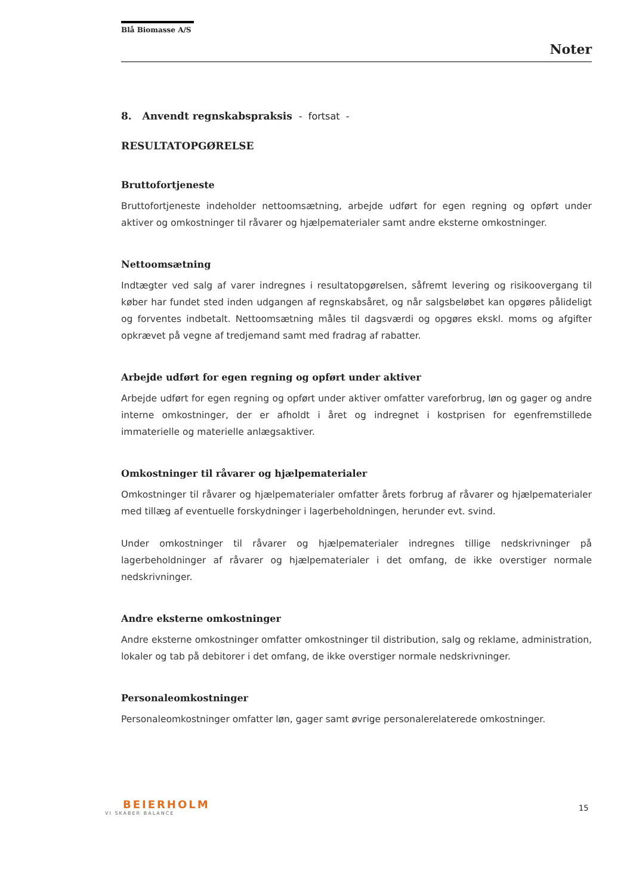Blå Biomasse A/S
Noter
8. Anvendt regnskabspraksis - fortsat -
RESULTATOPGØRELSE
Bruttofortjeneste
Bruttofortjeneste indeholder nettoomsætning, arbejde udført for egen regning og opført under aktiver og omkostninger til råvarer og hjælpematerialer samt andre eksterne omkostninger.
Nettoomsætning
Indtægter ved salg af varer indregnes i resultatopgørelsen, såfremt levering og risikoovergang til køber har fundet sted inden udgangen af regnskabsåret, og når salgsbeløbet kan opgøres pålideligt og forventes indbetalt. Nettoomsætning måles til dagsværdi og opgøres ekskl. moms og afgifter opkrævet på vegne af tredjemand samt med fradrag af rabatter.
Arbejde udført for egen regning og opført under aktiver
Arbejde udført for egen regning og opført under aktiver omfatter vareforbrug, løn og gager og andre interne omkostninger, der er afholdt i året og indregnet i kostprisen for egenfremstillede immaterielle og materielle anlægsaktiver.
Omkostninger til råvarer og hjælpematerialer
Omkostninger til råvarer og hjælpematerialer omfatter årets forbrug af råvarer og hjælpematerialer med tillæg af eventuelle forskydninger i lagerbeholdningen, herunder evt. svind.
Under omkostninger til råvarer og hjælpematerialer indregnes tillige nedskrivninger på lagerbeholdninger af råvarer og hjælpematerialer i det omfang, de ikke overstiger normale nedskrivninger.
Andre eksterne omkostninger
Andre eksterne omkostninger omfatter omkostninger til distribution, salg og reklame, administration, lokaler og tab på debitorer i det omfang, de ikke overstiger normale nedskrivninger.
Personaleomkostninger
Personaleomkostninger omfatter løn, gager samt øvrige personalerelaterede omkostninger.
BEIERHOLM
VI SKABER BALANCE
15